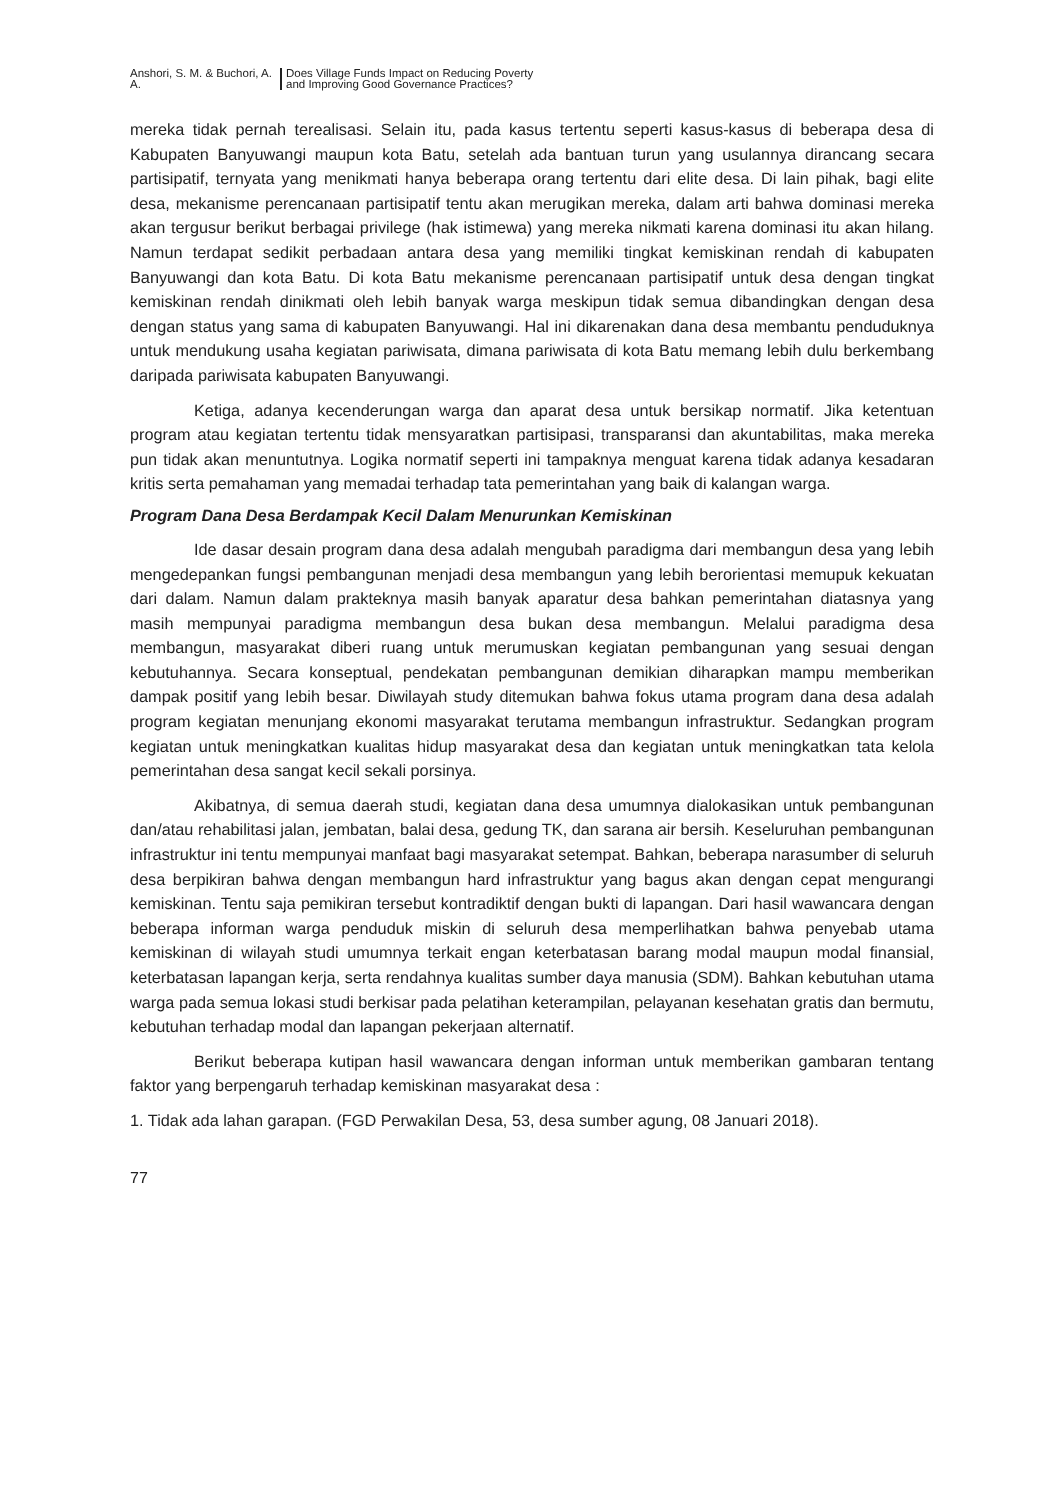Anshori, S. M. & Buchori, A. A.
Does Village Funds Impact on Reducing Poverty and Improving Good Governance Practices?
mereka tidak pernah terealisasi. Selain itu, pada kasus tertentu seperti kasus-kasus di beberapa desa di Kabupaten Banyuwangi maupun kota Batu, setelah ada bantuan turun yang usulannya dirancang secara partisipatif, ternyata yang menikmati hanya beberapa orang tertentu dari elite desa. Di lain pihak, bagi elite desa, mekanisme perencanaan partisipatif tentu akan merugikan mereka, dalam arti bahwa dominasi mereka akan tergusur berikut berbagai privilege (hak istimewa) yang mereka nikmati karena dominasi itu akan hilang. Namun terdapat sedikit perbadaan antara desa yang memiliki tingkat kemiskinan rendah di kabupaten Banyuwangi dan kota Batu. Di kota Batu mekanisme perencanaan partisipatif untuk desa dengan tingkat kemiskinan rendah dinikmati oleh lebih banyak warga meskipun tidak semua dibandingkan dengan desa dengan status yang sama di kabupaten Banyuwangi. Hal ini dikarenakan dana desa membantu penduduknya untuk mendukung usaha kegiatan pariwisata, dimana pariwisata di kota Batu memang lebih dulu berkembang daripada pariwisata kabupaten Banyuwangi.
Ketiga, adanya kecenderungan warga dan aparat desa untuk bersikap normatif. Jika ketentuan program atau kegiatan tertentu tidak mensyaratkan partisipasi, transparansi dan akuntabilitas, maka mereka pun tidak akan menuntutnya. Logika normatif seperti ini tampaknya menguat karena tidak adanya kesadaran kritis serta pemahaman yang memadai terhadap tata pemerintahan yang baik di kalangan warga.
Program Dana Desa Berdampak Kecil Dalam Menurunkan Kemiskinan
Ide dasar desain program dana desa adalah mengubah paradigma dari membangun desa yang lebih mengedepankan fungsi pembangunan menjadi desa membangun yang lebih berorientasi memupuk kekuatan dari dalam. Namun dalam prakteknya masih banyak aparatur desa bahkan pemerintahan diatasnya yang masih mempunyai paradigma membangun desa bukan desa membangun. Melalui paradigma desa membangun, masyarakat diberi ruang untuk merumuskan kegiatan pembangunan yang sesuai dengan kebutuhannya. Secara konseptual, pendekatan pembangunan demikian diharapkan mampu memberikan dampak positif yang lebih besar. Diwilayah study ditemukan bahwa fokus utama program dana desa adalah program kegiatan menunjang ekonomi masyarakat terutama membangun infrastruktur. Sedangkan program kegiatan untuk meningkatkan kualitas hidup masyarakat desa dan kegiatan untuk meningkatkan tata kelola pemerintahan desa sangat kecil sekali porsinya.
Akibatnya, di semua daerah studi, kegiatan dana desa umumnya dialokasikan untuk pembangunan dan/atau rehabilitasi jalan, jembatan, balai desa, gedung TK, dan sarana air bersih. Keseluruhan pembangunan infrastruktur ini tentu mempunyai manfaat bagi masyarakat setempat. Bahkan, beberapa narasumber di seluruh desa berpikiran bahwa dengan membangun hard infrastruktur yang bagus akan dengan cepat mengurangi kemiskinan. Tentu saja pemikiran tersebut kontradiktif dengan bukti di lapangan. Dari hasil wawancara dengan beberapa informan warga penduduk miskin di seluruh desa memperlihatkan bahwa penyebab utama kemiskinan di wilayah studi umumnya terkait engan keterbatasan barang modal maupun modal finansial, keterbatasan lapangan kerja, serta rendahnya kualitas sumber daya manusia (SDM). Bahkan kebutuhan utama warga pada semua lokasi studi berkisar pada pelatihan keterampilan, pelayanan kesehatan gratis dan bermutu, kebutuhan terhadap modal dan lapangan pekerjaan alternatif.
Berikut beberapa kutipan hasil wawancara dengan informan untuk memberikan gambaran tentang faktor yang berpengaruh terhadap kemiskinan masyarakat desa :
1. Tidak ada lahan garapan. (FGD Perwakilan Desa, 53, desa sumber agung, 08 Januari 2018).
77